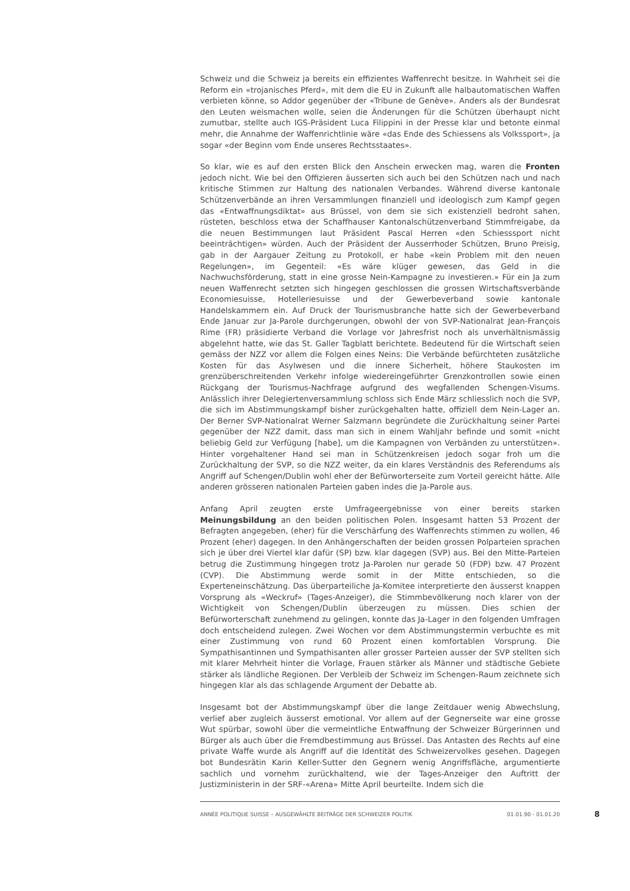Schweiz und die Schweiz ja bereits ein effizientes Waffenrecht besitze. In Wahrheit sei die Reform ein «trojanisches Pferd», mit dem die EU in Zukunft alle halbautomatischen Waffen verbieten könne, so Addor gegenüber der «Tribune de Genève». Anders als der Bundesrat den Leuten weismachen wolle, seien die Änderungen für die Schützen überhaupt nicht zumutbar, stellte auch IGS-Präsident Luca Filippini in der Presse klar und betonte einmal mehr, die Annahme der Waffenrichtlinie wäre «das Ende des Schiessens als Volkssport», ja sogar «der Beginn vom Ende unseres Rechtsstaates».
So klar, wie es auf den ersten Blick den Anschein erwecken mag, waren die Fronten jedoch nicht. Wie bei den Offizieren äusserten sich auch bei den Schützen nach und nach kritische Stimmen zur Haltung des nationalen Verbandes. Während diverse kantonale Schützenverbände an ihren Versammlungen finanziell und ideologisch zum Kampf gegen das «Entwaffnungsdiktat» aus Brüssel, von dem sie sich existenziell bedroht sahen, rüsteten, beschloss etwa der Schaffhauser Kantonalschützenverband Stimmfreigabe, da die neuen Bestimmungen laut Präsident Pascal Herren «den Schiesssport nicht beeinträchtigen» würden. Auch der Präsident der Ausserrhoder Schützen, Bruno Preisig, gab in der Aargauer Zeitung zu Protokoll, er habe «kein Problem mit den neuen Regelungen», im Gegenteil: «Es wäre klüger gewesen, das Geld in die Nachwuchsförderung, statt in eine grosse Nein-Kampagne zu investieren.» Für ein Ja zum neuen Waffenrecht setzten sich hingegen geschlossen die grossen Wirtschaftsverbände Economiesuisse, Hotelleriesuisse und der Gewerbeverband sowie kantonale Handelskammern ein. Auf Druck der Tourismusbranche hatte sich der Gewerbeverband Ende Januar zur Ja-Parole durchgerungen, obwohl der von SVP-Nationalrat Jean-François Rime (FR) präsidierte Verband die Vorlage vor Jahresfrist noch als unverhältnismässig abgelehnt hatte, wie das St. Galler Tagblatt berichtete. Bedeutend für die Wirtschaft seien gemäss der NZZ vor allem die Folgen eines Neins: Die Verbände befürchteten zusätzliche Kosten für das Asylwesen und die innere Sicherheit, höhere Staukosten im grenzüberschreitenden Verkehr infolge wiedereingeführter Grenzkontrollen sowie einen Rückgang der Tourismus-Nachfrage aufgrund des wegfallenden Schengen-Visums. Anlässlich ihrer Delegiertenversammlung schloss sich Ende März schliesslich noch die SVP, die sich im Abstimmungskampf bisher zurückgehalten hatte, offiziell dem Nein-Lager an. Der Berner SVP-Nationalrat Werner Salzmann begründete die Zurückhaltung seiner Partei gegenüber der NZZ damit, dass man sich in einem Wahljahr befinde und somit «nicht beliebig Geld zur Verfügung [habe], um die Kampagnen von Verbänden zu unterstützen». Hinter vorgehaltener Hand sei man in Schützenkreisen jedoch sogar froh um die Zurückhaltung der SVP, so die NZZ weiter, da ein klares Verständnis des Referendums als Angriff auf Schengen/Dublin wohl eher der Befürworterseite zum Vorteil gereicht hätte. Alle anderen grösseren nationalen Parteien gaben indes die Ja-Parole aus.
Anfang April zeugten erste Umfrageergebnisse von einer bereits starken Meinungsbildung an den beiden politischen Polen. Insgesamt hatten 53 Prozent der Befragten angegeben, (eher) für die Verschärfung des Waffenrechts stimmen zu wollen, 46 Prozent (eher) dagegen. In den Anhängerschaften der beiden grossen Polparteien sprachen sich je über drei Viertel klar dafür (SP) bzw. klar dagegen (SVP) aus. Bei den Mitte-Parteien betrug die Zustimmung hingegen trotz Ja-Parolen nur gerade 50 (FDP) bzw. 47 Prozent (CVP). Die Abstimmung werde somit in der Mitte entschieden, so die Experteneinschätzung. Das überparteiliche Ja-Komitee interpretierte den äusserst knappen Vorsprung als «Weckruf» (Tages-Anzeiger), die Stimmbevölkerung noch klarer von der Wichtigkeit von Schengen/Dublin überzeugen zu müssen. Dies schien der Befürworterschaft zunehmend zu gelingen, konnte das Ja-Lager in den folgenden Umfragen doch entscheidend zulegen. Zwei Wochen vor dem Abstimmungstermin verbuchte es mit einer Zustimmung von rund 60 Prozent einen komfortablen Vorsprung. Die Sympathisantinnen und Sympathisanten aller grosser Parteien ausser der SVP stellten sich mit klarer Mehrheit hinter die Vorlage, Frauen stärker als Männer und städtische Gebiete stärker als ländliche Regionen. Der Verbleib der Schweiz im Schengen-Raum zeichnete sich hingegen klar als das schlagende Argument der Debatte ab.
Insgesamt bot der Abstimmungskampf über die lange Zeitdauer wenig Abwechslung, verlief aber zugleich äusserst emotional. Vor allem auf der Gegnerseite war eine grosse Wut spürbar, sowohl über die vermeintliche Entwaffnung der Schweizer Bürgerinnen und Bürger als auch über die Fremdbestimmung aus Brüssel. Das Antasten des Rechts auf eine private Waffe wurde als Angriff auf die Identität des Schweizervolkes gesehen. Dagegen bot Bundesrätin Karin Keller-Sutter den Gegnern wenig Angriffsfläche, argumentierte sachlich und vornehm zurückhaltend, wie der Tages-Anzeiger den Auftritt der Justizministerin in der SRF-«Arena» Mitte April beurteilte. Indem sich die
ANNÉE POLITIQUE SUISSE – AUSGEWÄHLTE BEITRÄGE DER SCHWEIZER POLITIK 01.01.90 - 01.01.20 8